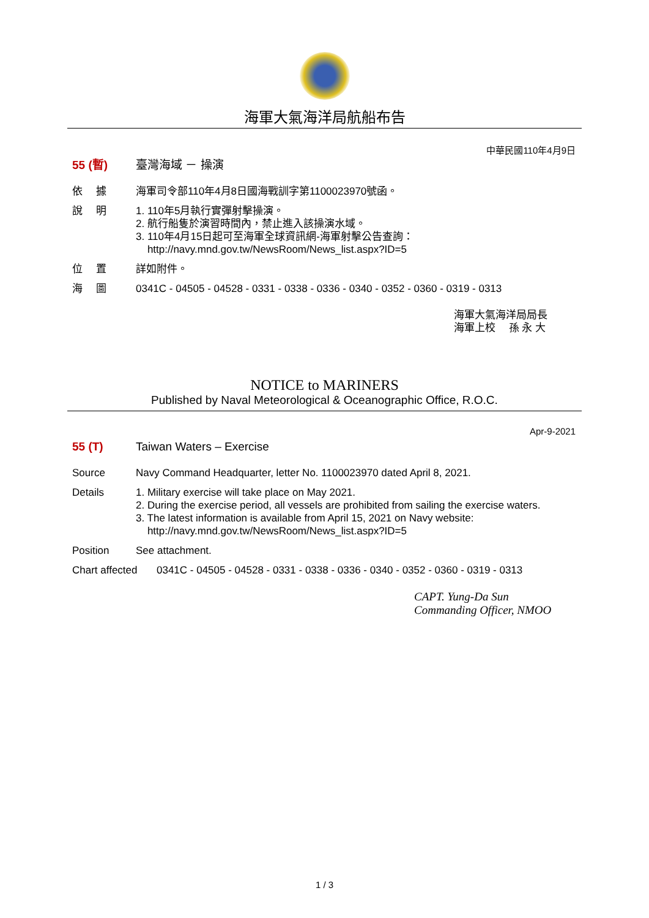海軍大氣海洋局航船布告
中華民國110年4月9日
55 (暫) 臺灣海域 － 操演
依　 據 海軍司令部110年4月8日國海戰訓字第1100023970號函。
說　 明 1. 110年5月執行實彈射擊操演。
2. 航行船隻於演習時間內，禁止進入該操演水域。
3. 110年4月15日起可至海軍全球資訊網-海軍射擊公告查詢：
http://navy.mnd.gov.tw/NewsRoom/News_list.aspx?ID=5
位　 置 詳如附件。
海　 圖 0341C - 04505 - 04528 - 0331 - 0338 - 0336 - 0340 - 0352 - 0360 - 0319 - 0313
海軍大氣海洋局局長
海軍上校　 孫 永 大
NOTICE to MARINERS
Published by Naval Meteorological & Oceanographic Office, R.O.C.
Apr-9-2021
55 (T) Taiwan Waters – Exercise
Source Navy Command Headquarter, letter No. 1100023970 dated April 8, 2021.
Details 1. Military exercise will take place on May 2021.
2. During the exercise period, all vessels are prohibited from sailing the exercise waters.
3. The latest information is available from April 15, 2021 on Navy website:
http://navy.mnd.gov.tw/NewsRoom/News_list.aspx?ID=5
Position See attachment.
Chart affected
0341C - 04505 - 04528 - 0331 - 0338 - 0336 - 0340 - 0352 - 0360 - 0319 - 0313
CAPT. Yung-Da Sun
Commanding Officer, NMOO
1 / 3